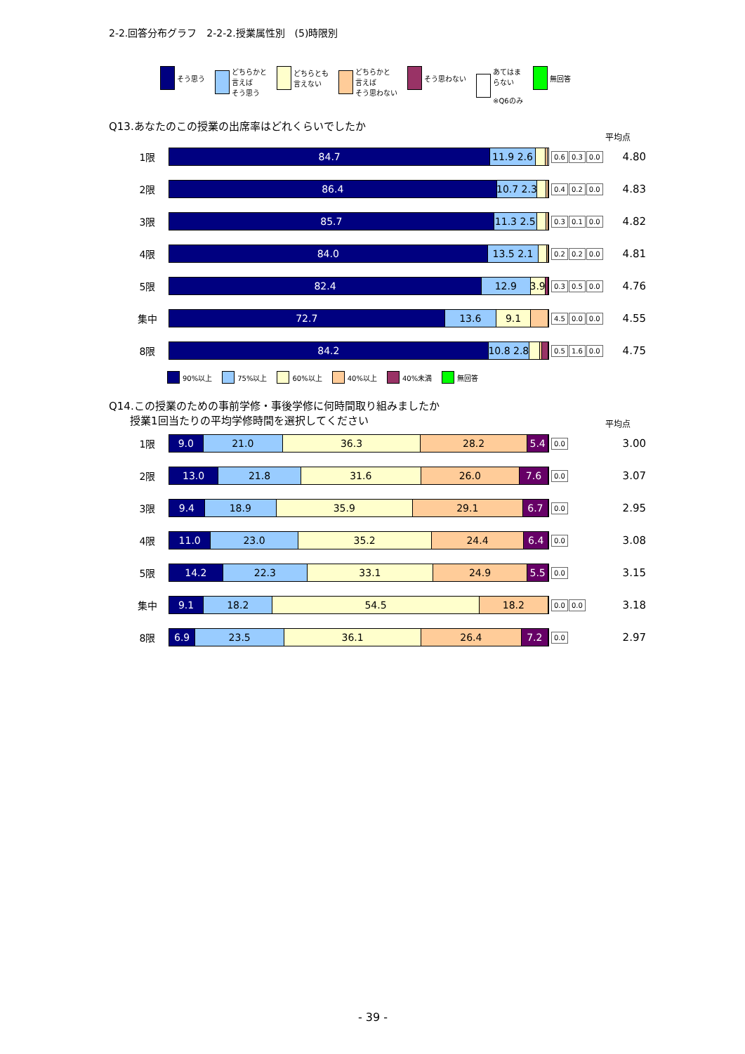2-2.回答分布グラフ　2-2-2.授業属性別　(5)時限別
そう思う どちらかと
言えば
そう思う
どちらとも
言えない
どちらかと
言えば
そう思わない
そう思わない あてはま
らない
※Q6のみ
無回答
Q13.あなたのこの授業の出席率はどれくらいでしたか
平均点
1限
84.7 11.9 2.6
0.6 0.3 0.0
4.80
2限
86.4 10.7 2.3
0.4 0.2 0.0
4.83
3限
85.7 11.3 2.5
0.3 0.1 0.0
4.82
4限
84.0 13.5 2.1
0.2 0.2 0.0
4.81
5限
82.4 12.9 3.9
0.3 0.5 0.0
4.76
集中
72.7 13.6 9.1
4.5 0.0 0.0
4.55
8限
84.2 10.8 2.8
0.5 1.6 0.0
4.75
90%以上 75%以上 60%以上 40%以上 40%未満 無回答
Q14.この授業のための事前学修・事後学修に何時間取り組みましたか
　　授業1回当たりの平均学修時間を選択してください
平均点
1限
9.0 21.0 36.3 28.2 5.4
0.0
3.00
2限
13.0 21.8 31.6 26.0 7.6
0.0
3.07
3限
9.4 18.9 35.9 29.1 6.7
0.0
2.95
4限
11.0 23.0 35.2 24.4 6.4
0.0
3.08
5限
14.2 22.3 33.1 24.9 5.5
0.0
3.15
集中
9.1 18.2 54.5 18.2
0.0 0.0
3.18
8限
6.9 23.5 36.1 26.4 7.2
0.0
2.97
- 39 -